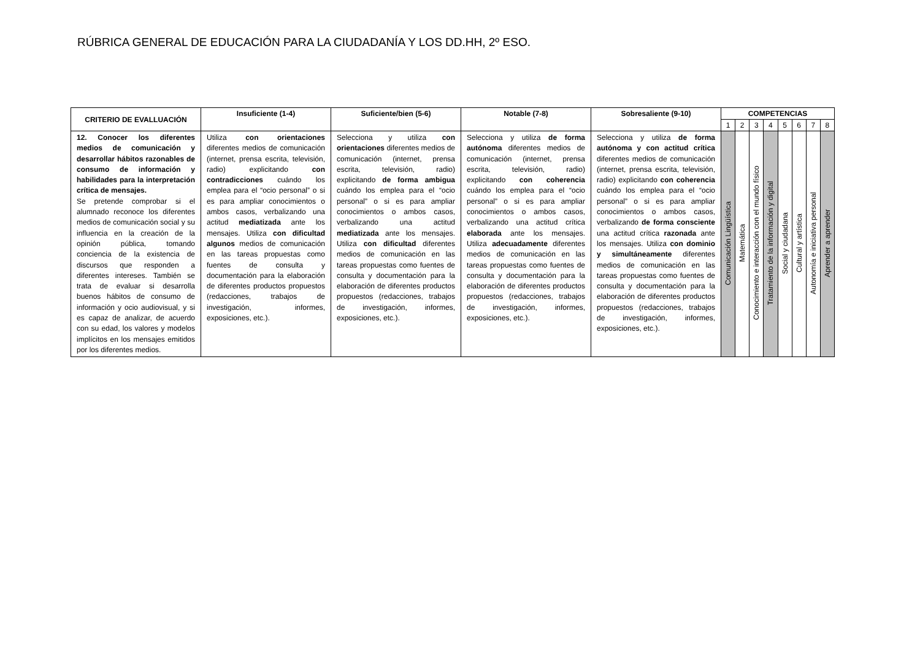RÚBRICA GENERAL DE EDUCACIÓN PARA LA CIUDADANÍA Y LOS DD.HH, 2º ESO.
| CRITERIO DE EVALLUACIÓN | Insuficiente (1-4) | Suficiente/bien (5-6) | Notable (7-8) | Sobresaliente (9-10) | COMPETENCIAS | | | | | | | |
| --- | --- | --- | --- | --- | --- | --- | --- | --- | --- | --- | --- | --- |
| | | | | | 1 | 2 | 3 | 4 | 5 | 6 | 7 | 8 |
| 12. Conocer los diferentes medios de comunicación y desarrollar hábitos razonables de consumo de información y habilidades para la interpretación crítica de mensajes. Se pretende comprobar si el alumnado reconoce los diferentes medios de comunicación social y su influencia en la creación de la opinión pública, tomando conciencia de la existencia de discursos que responden a diferentes intereses. También se trata de evaluar si desarrolla buenos hábitos de consumo de información y ocio audiovisual, y si es capaz de analizar, de acuerdo con su edad, los valores y modelos implícitos en los mensajes emitidos por los diferentes medios. | Utiliza con orientaciones diferentes medios de comunicación (internet, prensa escrita, televisión, radio) explicitando con contradicciones cuándo los emplea para el “ocio personal” o si es para ampliar conocimientos o ambos casos, verbalizando una actitud mediatizada ante los mensajes. Utiliza con dificultad algunos medios de comunicación en las tareas propuestas como fuentes de consulta y documentación para la elaboración de diferentes productos propuestos (redacciones, trabajos de investigación, informes, exposiciones, etc.). | Selecciona y utiliza con orientaciones diferentes medios de comunicación (internet, prensa escrita, televisión, radio) explicitando de forma ambigua cuándo los emplea para el “ocio personal” o si es para ampliar conocimientos o ambos casos, verbalizando una actitud mediatizada ante los mensajes. Utiliza con dificultad diferentes medios de comunicación en las tareas propuestas como fuentes de consulta y documentación para la elaboración de diferentes productos propuestos (redacciones, trabajos de investigación, informes, exposiciones, etc.). | Selecciona y utiliza de forma autónoma diferentes medios de comunicación (internet, prensa escrita, televisión, radio) explicitando con coherencia cuándo los emplea para el “ocio personal” o si es para ampliar conocimientos o ambos casos, verbalizando una actitud crítica elaborada ante los mensajes. Utiliza adecuadamente diferentes medios de comunicación en las tareas propuestas como fuentes de consulta y documentación para la elaboración de diferentes productos propuestos (redacciones, trabajos de investigación, informes, exposiciones, etc.). | Selecciona y utiliza de forma autónoma y con actitud crítica diferentes medios de comunicación (internet, prensa escrita, televisión, radio) explicitando con coherencia cuándo los emplea para el “ocio personal” o si es para ampliar conocimientos o ambos casos, verbalizando de forma consciente una actitud crítica razonada ante los mensajes. Utiliza con dominio y simultáneamente diferentes medios de comunicación en las tareas propuestas como fuentes de consulta y documentación para la elaboración de diferentes productos propuestos (redacciones, trabajos de investigación, informes, exposiciones, etc.). | Comunicación Lingüística | Matemática | Conocimiento e interacción con el mundo físico | Tratamiento de la información y digital | Social y ciudadana | Cultural y artística | Autonomía e iniciativa personal | Aprender a aprender |